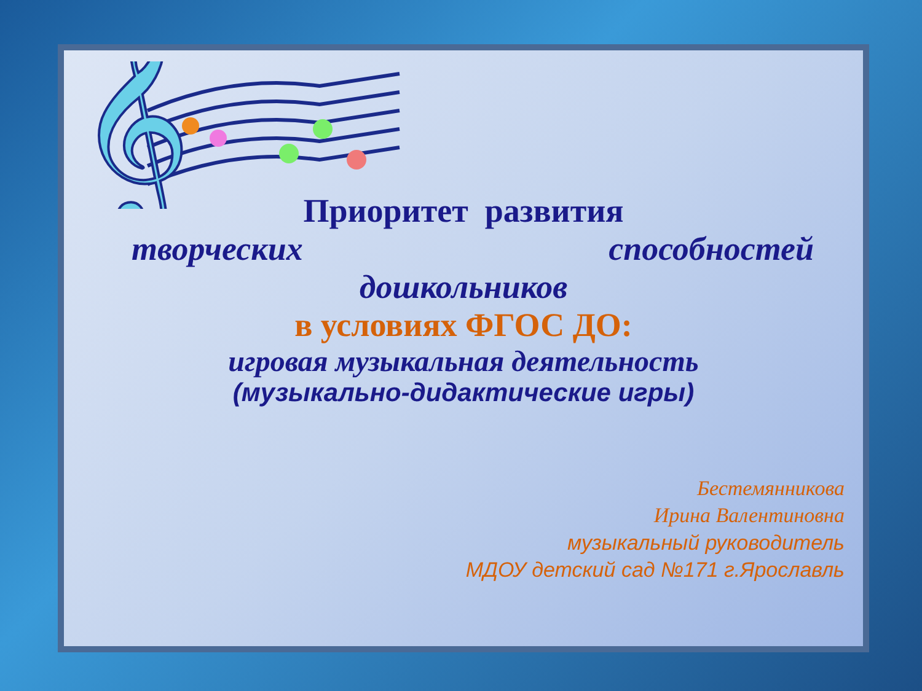𝄞
Приоритет развития
творческих способностей
дошкольников
в условиях ФГОС ДО:
игровая музыкальная деятельность
(музыкально-дидактические игры)
Бестемянникова
Ирина Валентиновна
музыкальный руководитель
МДОУ детский сад №171 г.Ярославль